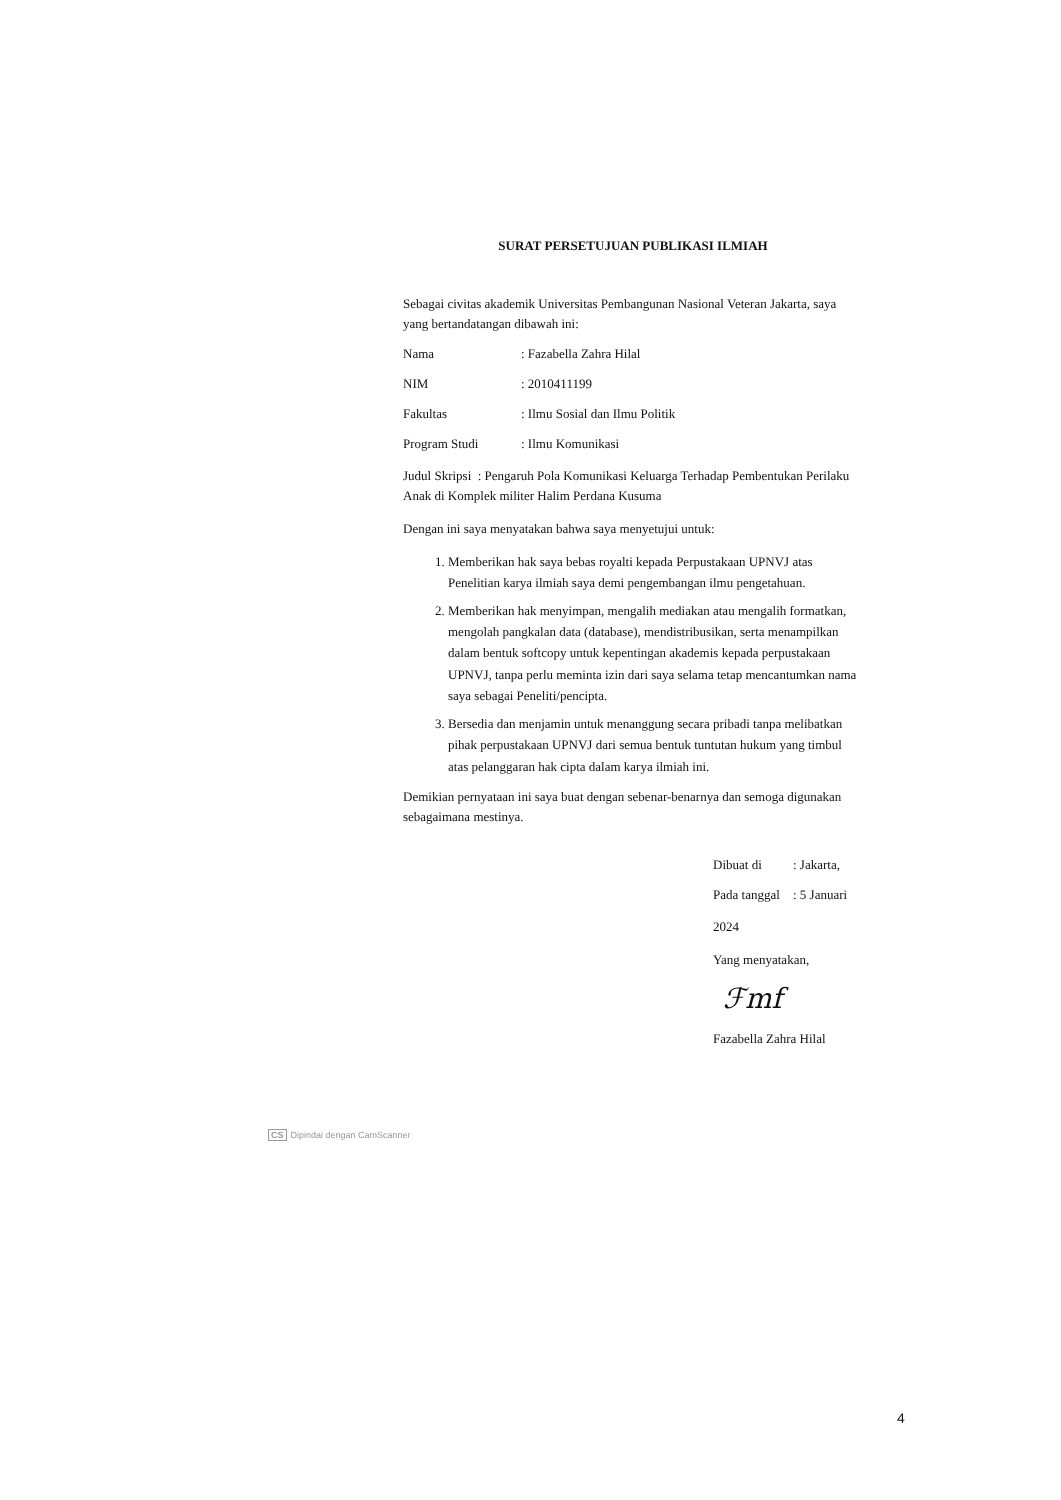SURAT PERSETUJUAN PUBLIKASI ILMIAH
Sebagai civitas akademik Universitas Pembangunan Nasional Veteran Jakarta, saya yang bertandatangan dibawah ini:
Nama: Fazabella Zahra Hilal
NIM: 2010411199
Fakultas: Ilmu Sosial dan Ilmu Politik
Program Studi: Ilmu Komunikasi
Judul Skripsi : Pengaruh Pola Komunikasi Keluarga Terhadap Pembentukan Perilaku Anak di Komplek militer Halim Perdana Kusuma
Dengan ini saya menyatakan bahwa saya menyetujui untuk:
1. Memberikan hak saya bebas royalti kepada Perpustakaan UPNVJ atas Penelitian karya ilmiah saya demi pengembangan ilmu pengetahuan.
2. Memberikan hak menyimpan, mengalih mediakan atau mengalih formatkan, mengolah pangkalan data (database), mendistribusikan, serta menampilkan dalam bentuk softcopy untuk kepentingan akademis kepada perpustakaan UPNVJ, tanpa perlu meminta izin dari saya selama tetap mencantumkan nama saya sebagai Peneliti/pencipta.
3. Bersedia dan menjamin untuk menanggung secara pribadi tanpa melibatkan pihak perpustakaan UPNVJ dari semua bentuk tuntutan hukum yang timbul atas pelanggaran hak cipta dalam karya ilmiah ini.
Demikian pernyataan ini saya buat dengan sebenar-benarnya dan semoga digunakan sebagaimana mestinya.
Dibuat di: Jakarta,
Pada tanggal: 5 Januari
2024
Yang menyatakan,
ℱmf
Fazabella Zahra Hilal
CS Dipindai dengan CamScanner
4